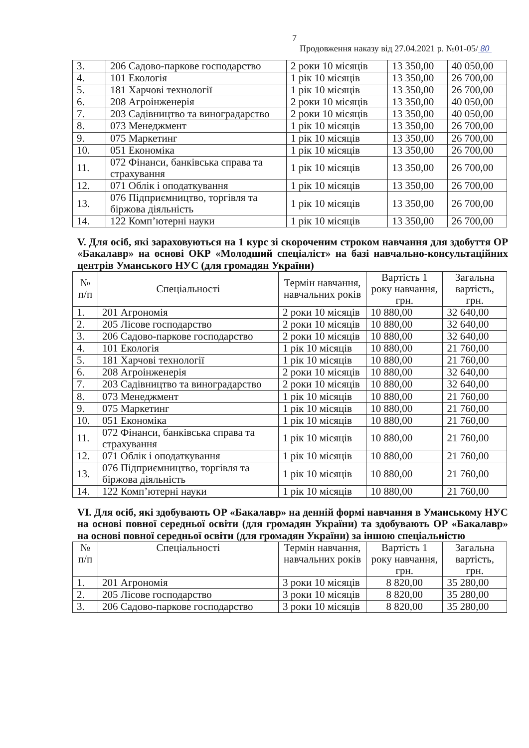7
Продовження наказу від 27.04.2021 р. №01-05/ 80
| 3. | 206 Садово-паркове господарство | 2 роки 10 місяців | 13 350,00 | 40 050,00 |
| 4. | 101 Екологія | 1 рік 10 місяців | 13 350,00 | 26 700,00 |
| 5. | 181 Харчові технології | 1 рік 10 місяців | 13 350,00 | 26 700,00 |
| 6. | 208 Агроінженерія | 2 роки 10 місяців | 13 350,00 | 40 050,00 |
| 7. | 203 Садівництво та виноградарство | 2 роки 10 місяців | 13 350,00 | 40 050,00 |
| 8. | 073 Менеджмент | 1 рік 10 місяців | 13 350,00 | 26 700,00 |
| 9. | 075 Маркетинг | 1 рік 10 місяців | 13 350,00 | 26 700,00 |
| 10. | 051 Економіка | 1 рік 10 місяців | 13 350,00 | 26 700,00 |
| 11. | 072 Фінанси, банківська справа та страхування | 1 рік 10 місяців | 13 350,00 | 26 700,00 |
| 12. | 071 Облік і оподаткування | 1 рік 10 місяців | 13 350,00 | 26 700,00 |
| 13. | 076 Підприємництво, торгівля та біржова діяльність | 1 рік 10 місяців | 13 350,00 | 26 700,00 |
| 14. | 122 Комп’ютерні науки | 1 рік 10 місяців | 13 350,00 | 26 700,00 |
V. Для осіб, які зараховуються на 1 курс зі скороченим строком навчання для здобуття ОР «Бакалавр» на основі ОКР «Молодший спеціаліст» на базі навчально-консультаційних центрів Уманського НУС (для громадян України)
| № п/п | Спеціальності | Термін навчання, навчальних років | Вартість 1 року навчання, грн. | Загальна вартість, грн. |
| --- | --- | --- | --- | --- |
| 1. | 201 Агрономія | 2 роки 10 місяців | 10 880,00 | 32 640,00 |
| 2. | 205 Лісове господарство | 2 роки 10 місяців | 10 880,00 | 32 640,00 |
| 3. | 206 Садово-паркове господарство | 2 роки 10 місяців | 10 880,00 | 32 640,00 |
| 4. | 101 Екологія | 1 рік 10 місяців | 10 880,00 | 21 760,00 |
| 5. | 181 Харчові технології | 1 рік 10 місяців | 10 880,00 | 21 760,00 |
| 6. | 208 Агроінженерія | 2 роки 10 місяців | 10 880,00 | 32 640,00 |
| 7. | 203 Садівництво та виноградарство | 2 роки 10 місяців | 10 880,00 | 32 640,00 |
| 8. | 073 Менеджмент | 1 рік 10 місяців | 10 880,00 | 21 760,00 |
| 9. | 075 Маркетинг | 1 рік 10 місяців | 10 880,00 | 21 760,00 |
| 10. | 051 Економіка | 1 рік 10 місяців | 10 880,00 | 21 760,00 |
| 11. | 072 Фінанси, банківська справа та страхування | 1 рік 10 місяців | 10 880,00 | 21 760,00 |
| 12. | 071 Облік і оподаткування | 1 рік 10 місяців | 10 880,00 | 21 760,00 |
| 13. | 076 Підприємництво, торгівля та біржова діяльність | 1 рік 10 місяців | 10 880,00 | 21 760,00 |
| 14. | 122 Комп’ютерні науки | 1 рік 10 місяців | 10 880,00 | 21 760,00 |
VI. Для осіб, які здобувають ОР «Бакалавр» на денній формі навчання в Уманському НУС на основі повної середньої освіти (для громадян України) та здобувають ОР «Бакалавр» на основі повної середньої освіти (для громадян України) за іншою спеціальністю
| № п/п | Спеціальності | Термін навчання, навчальних років | Вартість 1 року навчання, грн. | Загальна вартість, грн. |
| --- | --- | --- | --- | --- |
| 1. | 201 Агрономія | 3 роки 10 місяців | 8 820,00 | 35 280,00 |
| 2. | 205 Лісове господарство | 3 роки 10 місяців | 8 820,00 | 35 280,00 |
| 3. | 206 Садово-паркове господарство | 3 роки 10 місяців | 8 820,00 | 35 280,00 |